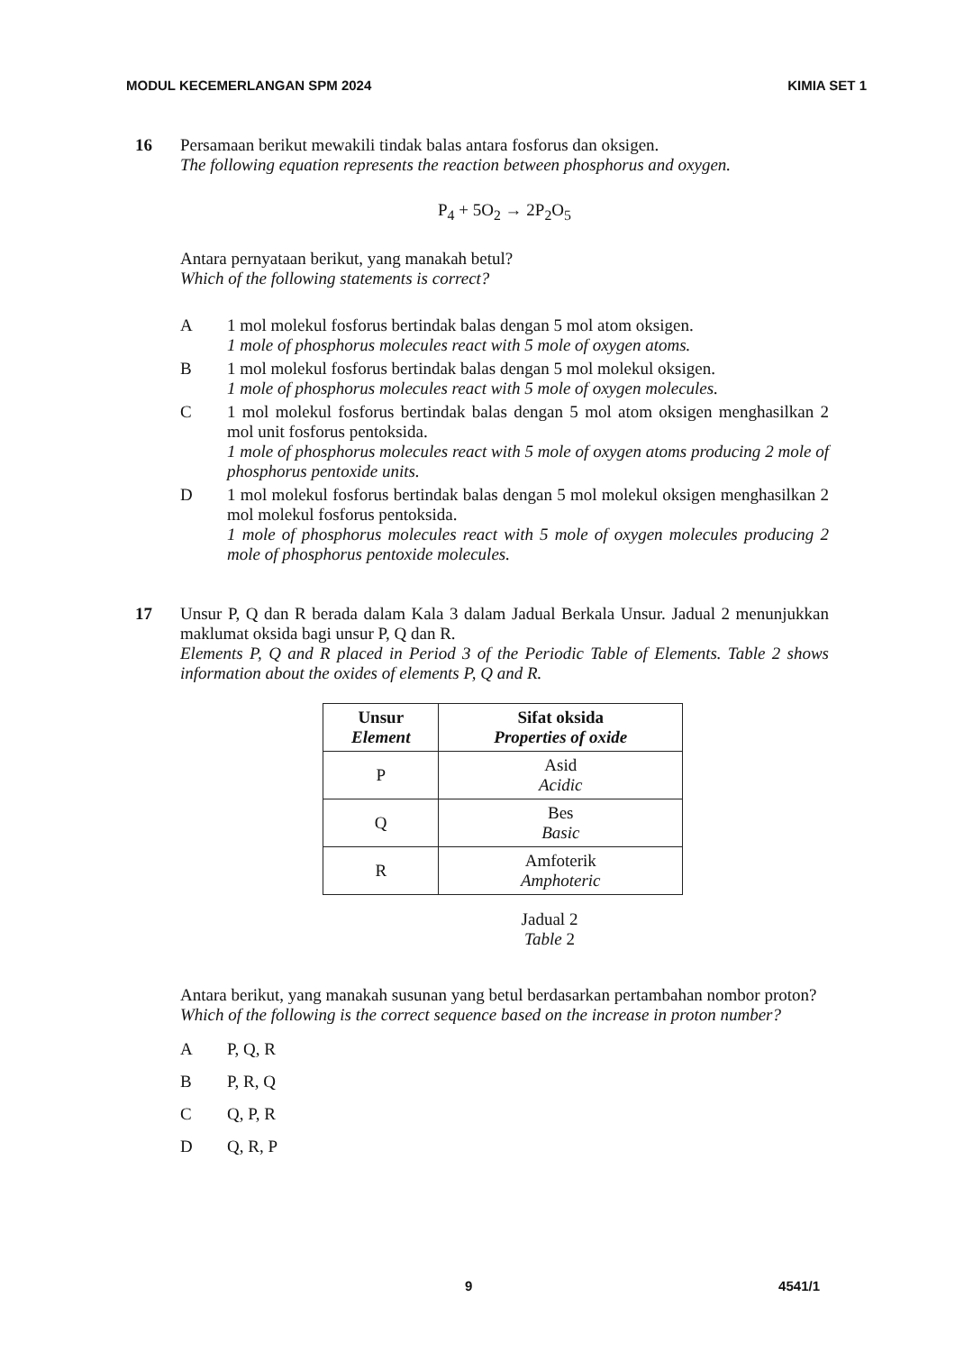MODUL KECEMERLANGAN SPM 2024 KIMIA SET 1
16 Persamaan berikut mewakili tindak balas antara fosforus dan oksigen.
The following equation represents the reaction between phosphorus and oxygen.
P<sub>4</sub> + 5O<sub>2</sub> → 2P<sub>2</sub>O<sub>5</sub>
Antara pernyataan berikut, yang manakah betul?
Which of the following statements is correct?
A 1 mol molekul fosforus bertindak balas dengan 5 mol atom oksigen.
1 mole of phosphorus molecules react with 5 mole of oxygen atoms.
B 1 mol molekul fosforus bertindak balas dengan 5 mol molekul oksigen.
1 mole of phosphorus molecules react with 5 mole of oxygen molecules.
C 1 mol molekul fosforus bertindak balas dengan 5 mol atom oksigen menghasilkan 2 mol unit fosforus pentoksida.
1 mole of phosphorus molecules react with 5 mole of oxygen atoms producing 2 mole of phosphorus pentoxide units.
D 1 mol molekul fosforus bertindak balas dengan 5 mol molekul oksigen menghasilkan 2 mol molekul fosforus pentoksida.
1 mole of phosphorus molecules react with 5 mole of oxygen molecules producing 2 mole of phosphorus pentoxide molecules.
17 Unsur P, Q dan R berada dalam Kala 3 dalam Jadual Berkala Unsur. Jadual 2 menunjukkan maklumat oksida bagi unsur P, Q dan R.
Elements P, Q and R placed in Period 3 of the Periodic Table of Elements. Table 2 shows information about the oxides of elements P, Q and R.
| Unsur Element | Sifat oksida Properties of oxide |
| --- | --- |
| P | Asid Acidic |
| Q | Bes Basic |
| R | Amfoterik Amphoteric |
Jadual 2
Table 2
Antara berikut, yang manakah susunan yang betul berdasarkan pertambahan nombor proton?
Which of the following is the correct sequence based on the increase in proton number?
A P, Q, R
B P, R, Q
C Q, P, R
D Q, R, P
9 4541/1